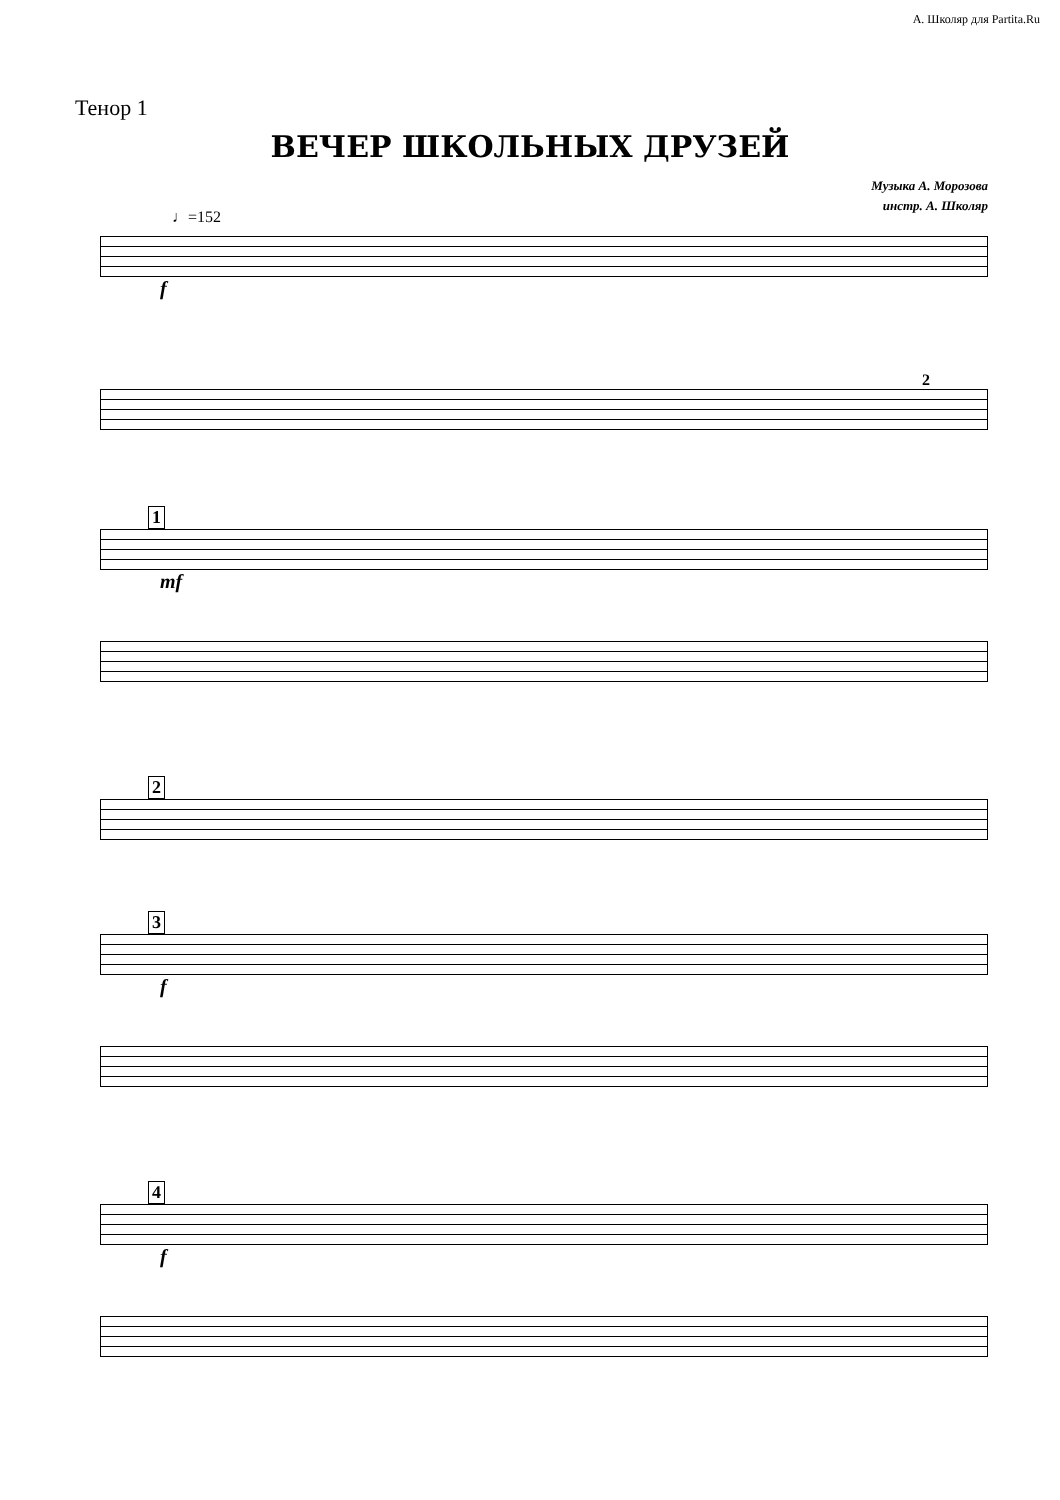А. Школяр для Partita.Ru
Тенор 1
ВЕЧЕР ШКОЛЬНЫХ ДРУЗЕЙ
Музыка А. Морозова
инстр. А. Школяр
♩=152
f
2
1
mf
2
3
f
4
f